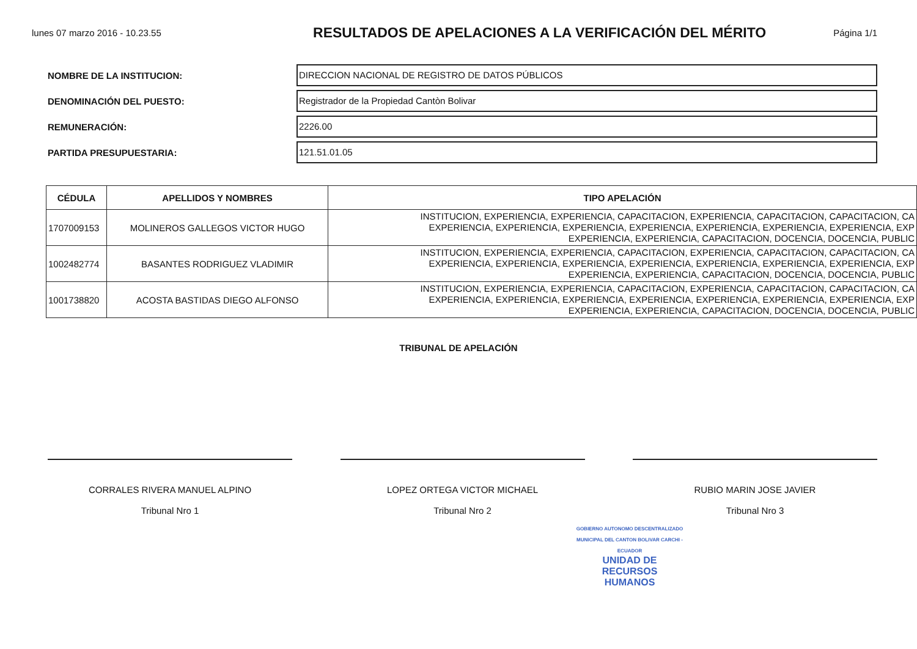lunes 07 marzo 2016 - 10.23.55
RESULTADOS DE APELACIONES A LA VERIFICACIÓN DEL MÉRITO
Página 1/1
NOMBRE DE LA INSTITUCION:
DIRECCION NACIONAL DE REGISTRO DE DATOS PÚBLICOS
DENOMINACIÓN DEL PUESTO:
Registrador de la Propiedad Cantòn Bolivar
REMUNERACIÓN:
2226.00
PARTIDA PRESUPUESTARIA:
121.51.01.05
| CÉDULA | APELLIDOS Y NOMBRES | TIPO APELACIÓN |
| --- | --- | --- |
| 1707009153 | MOLINEROS GALLEGOS VICTOR HUGO | INSTITUCION, EXPERIENCIA, EXPERIENCIA, CAPACITACION, EXPERIENCIA, CAPACITACION, CAPACITACION, CA EXPERIENCIA, EXPERIENCIA, EXPERIENCIA, EXPERIENCIA, EXPERIENCIA, EXPERIENCIA, EXPERIENCIA, EXP EXPERIENCIA, EXPERIENCIA, CAPACITACION, DOCENCIA, DOCENCIA, PUBLIC |
| 1002482774 | BASANTES RODRIGUEZ VLADIMIR | INSTITUCION, EXPERIENCIA, EXPERIENCIA, CAPACITACION, EXPERIENCIA, CAPACITACION, CAPACITACION, CA EXPERIENCIA, EXPERIENCIA, EXPERIENCIA, EXPERIENCIA, EXPERIENCIA, EXPERIENCIA, EXPERIENCIA, EXP EXPERIENCIA, EXPERIENCIA, CAPACITACION, DOCENCIA, DOCENCIA, PUBLIC |
| 1001738820 | ACOSTA BASTIDAS DIEGO ALFONSO | INSTITUCION, EXPERIENCIA, EXPERIENCIA, CAPACITACION, EXPERIENCIA, CAPACITACION, CAPACITACION, CA EXPERIENCIA, EXPERIENCIA, EXPERIENCIA, EXPERIENCIA, EXPERIENCIA, EXPERIENCIA, EXPERIENCIA, EXP EXPERIENCIA, EXPERIENCIA, CAPACITACION, DOCENCIA, DOCENCIA, PUBLIC |
TRIBUNAL DE APELACIÓN
CORRALES RIVERA MANUEL ALPINO
Tribunal Nro 1
LOPEZ ORTEGA VICTOR MICHAEL
Tribunal Nro 2
RUBIO MARIN JOSE JAVIER
Tribunal Nro 3
GOBIERNO AUTONOMO DESCENTRALIZADO MUNICIPAL DEL CANTON BOLIVAR CARCHI - ECUADOR
UNIDAD DE
RECURSOS
HUMANOS